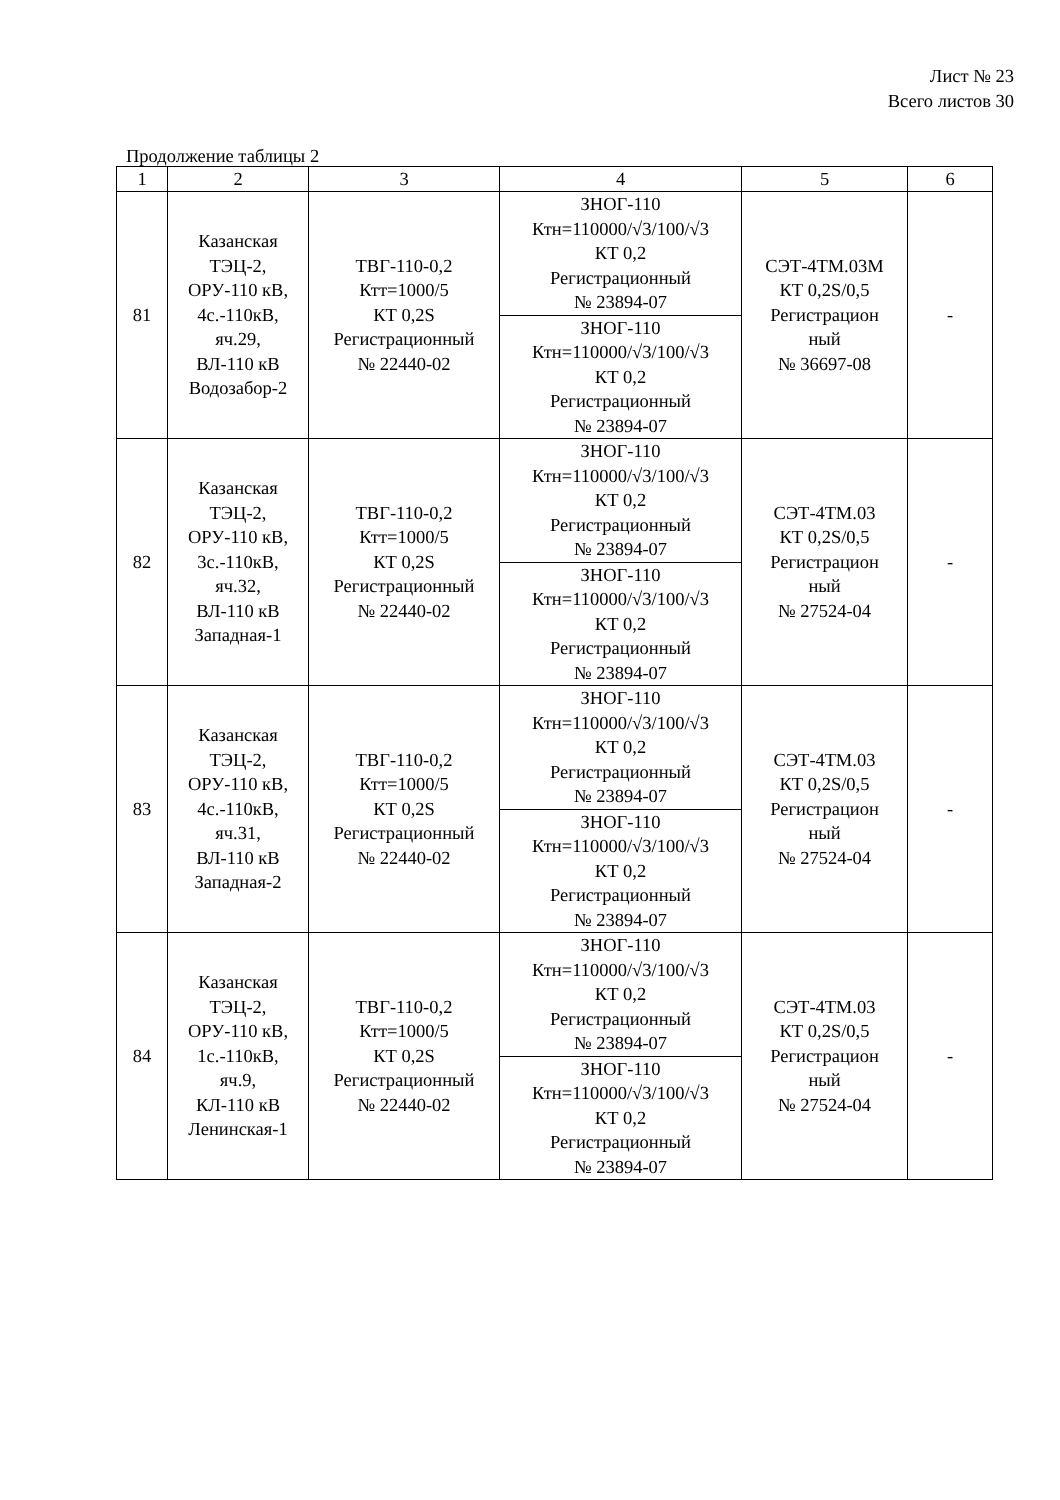Лист № 23
Всего листов 30
Продолжение таблицы 2
| 1 | 2 | 3 | 4 | 5 | 6 |
| --- | --- | --- | --- | --- | --- |
| 81 | Казанская ТЭЦ-2, ОРУ-110 кВ, 4с.-110кВ, яч.29, ВЛ-110 кВ Водозабор-2 | ТВГ-110-0,2 Ктт=1000/5 КТ 0,2S Регистрационный № 22440-02 | ЗНОГ-110 Ктн=110000/√3/100/√3 КТ 0,2 Регистрационный № 23894-07 | СЭТ-4ТМ.03М КТ 0,2S/0,5 Регистрацион ный № 36697-08 | - |
| | | | ЗНОГ-110 Ктн=110000/√3/100/√3 КТ 0,2 Регистрационный № 23894-07 | | |
| 82 | Казанская ТЭЦ-2, ОРУ-110 кВ, 3с.-110кВ, яч.32, ВЛ-110 кВ Западная-1 | ТВГ-110-0,2 Ктт=1000/5 КТ 0,2S Регистрационный № 22440-02 | ЗНОГ-110 Ктн=110000/√3/100/√3 КТ 0,2 Регистрационный № 23894-07 | СЭТ-4ТМ.03 КТ 0,2S/0,5 Регистрацион ный № 27524-04 | - |
| | | | ЗНОГ-110 Ктн=110000/√3/100/√3 КТ 0,2 Регистрационный № 23894-07 | | |
| 83 | Казанская ТЭЦ-2, ОРУ-110 кВ, 4с.-110кВ, яч.31, ВЛ-110 кВ Западная-2 | ТВГ-110-0,2 Ктт=1000/5 КТ 0,2S Регистрационный № 22440-02 | ЗНОГ-110 Ктн=110000/√3/100/√3 КТ 0,2 Регистрационный № 23894-07 | СЭТ-4ТМ.03 КТ 0,2S/0,5 Регистрацион ный № 27524-04 | - |
| | | | ЗНОГ-110 Ктн=110000/√3/100/√3 КТ 0,2 Регистрационный № 23894-07 | | |
| 84 | Казанская ТЭЦ-2, ОРУ-110 кВ, 1с.-110кВ, яч.9, КЛ-110 кВ Ленинская-1 | ТВГ-110-0,2 Ктт=1000/5 КТ 0,2S Регистрационный № 22440-02 | ЗНОГ-110 Ктн=110000/√3/100/√3 КТ 0,2 Регистрационный № 23894-07 | СЭТ-4ТМ.03 КТ 0,2S/0,5 Регистрацион ный № 27524-04 | - |
| | | | ЗНОГ-110 Ктн=110000/√3/100/√3 КТ 0,2 Регистрационный № 23894-07 | | |